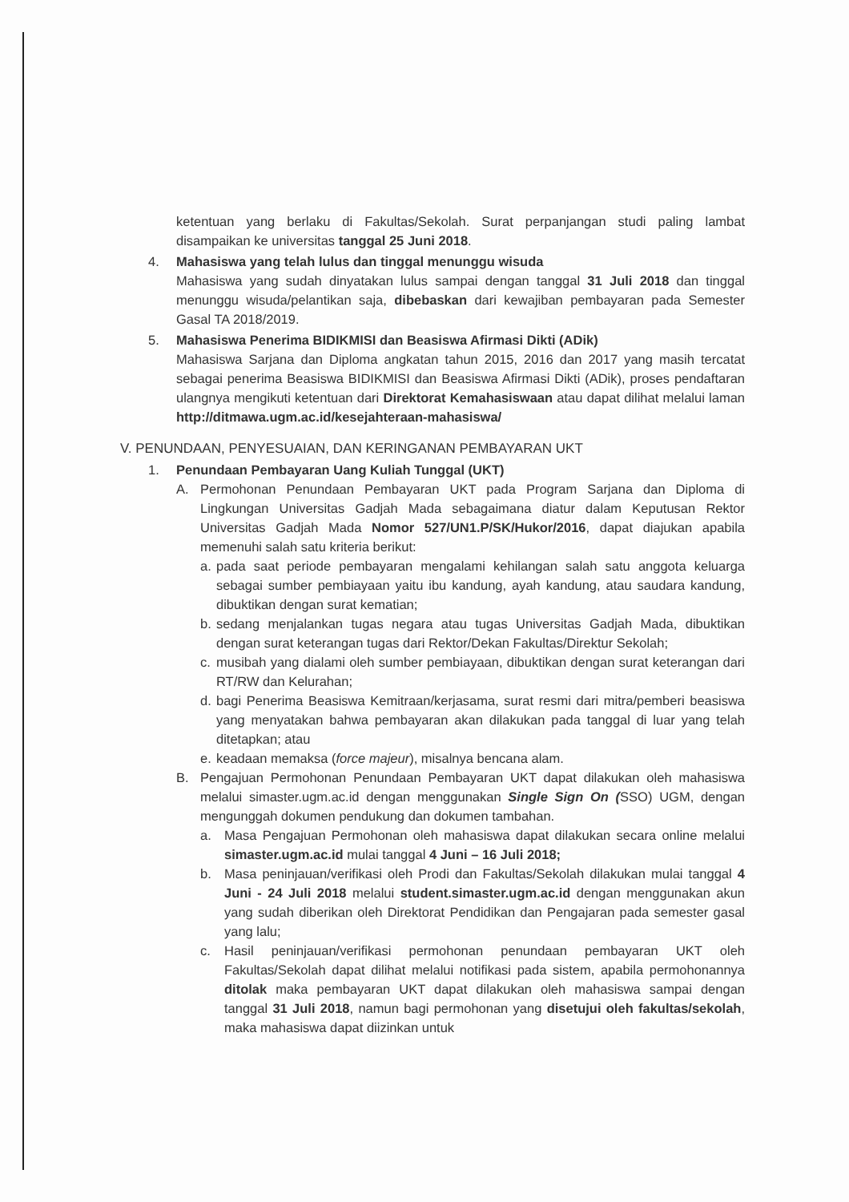ketentuan yang berlaku di Fakultas/Sekolah. Surat perpanjangan studi paling lambat disampaikan ke universitas tanggal 25 Juni 2018.
4. Mahasiswa yang telah lulus dan tinggal menunggu wisuda
Mahasiswa yang sudah dinyatakan lulus sampai dengan tanggal 31 Juli 2018 dan tinggal menunggu wisuda/pelantikan saja, dibebaskan dari kewajiban pembayaran pada Semester Gasal TA 2018/2019.
5. Mahasiswa Penerima BIDIKMISI dan Beasiswa Afirmasi Dikti (ADik)
Mahasiswa Sarjana dan Diploma angkatan tahun 2015, 2016 dan 2017 yang masih tercatat sebagai penerima Beasiswa BIDIKMISI dan Beasiswa Afirmasi Dikti (ADik), proses pendaftaran ulangnya mengikuti ketentuan dari Direktorat Kemahasiswaan atau dapat dilihat melalui laman http://ditmawa.ugm.ac.id/kesejahteraan-mahasiswa/
V. PENUNDAAN, PENYESUAIAN, DAN KERINGANAN PEMBAYARAN UKT
1. Penundaan Pembayaran Uang Kuliah Tunggal (UKT)
A. Permohonan Penundaan Pembayaran UKT pada Program Sarjana dan Diploma di Lingkungan Universitas Gadjah Mada sebagaimana diatur dalam Keputusan Rektor Universitas Gadjah Mada Nomor 527/UN1.P/SK/Hukor/2016, dapat diajukan apabila memenuhi salah satu kriteria berikut:
a. pada saat periode pembayaran mengalami kehilangan salah satu anggota keluarga sebagai sumber pembiayaan yaitu ibu kandung, ayah kandung, atau saudara kandung, dibuktikan dengan surat kematian;
b. sedang menjalankan tugas negara atau tugas Universitas Gadjah Mada, dibuktikan dengan surat keterangan tugas dari Rektor/Dekan Fakultas/Direktur Sekolah;
c. musibah yang dialami oleh sumber pembiayaan, dibuktikan dengan surat keterangan dari RT/RW dan Kelurahan;
d. bagi Penerima Beasiswa Kemitraan/kerjasama, surat resmi dari mitra/pemberi beasiswa yang menyatakan bahwa pembayaran akan dilakukan pada tanggal di luar yang telah ditetapkan; atau
e. keadaan memaksa (force majeur), misalnya bencana alam.
B. Pengajuan Permohonan Penundaan Pembayaran UKT dapat dilakukan oleh mahasiswa melalui simaster.ugm.ac.id dengan menggunakan Single Sign On (SSO) UGM, dengan mengunggah dokumen pendukung dan dokumen tambahan.
a. Masa Pengajuan Permohonan oleh mahasiswa dapat dilakukan secara online melalui simaster.ugm.ac.id mulai tanggal 4 Juni – 16 Juli 2018;
b. Masa peninjauan/verifikasi oleh Prodi dan Fakultas/Sekolah dilakukan mulai tanggal 4 Juni - 24 Juli 2018 melalui student.simaster.ugm.ac.id dengan menggunakan akun yang sudah diberikan oleh Direktorat Pendidikan dan Pengajaran pada semester gasal yang lalu;
c. Hasil peninjauan/verifikasi permohonan penundaan pembayaran UKT oleh Fakultas/Sekolah dapat dilihat melalui notifikasi pada sistem, apabila permohonannya ditolak maka pembayaran UKT dapat dilakukan oleh mahasiswa sampai dengan tanggal 31 Juli 2018, namun bagi permohonan yang disetujui oleh fakultas/sekolah, maka mahasiswa dapat diizinkan untuk